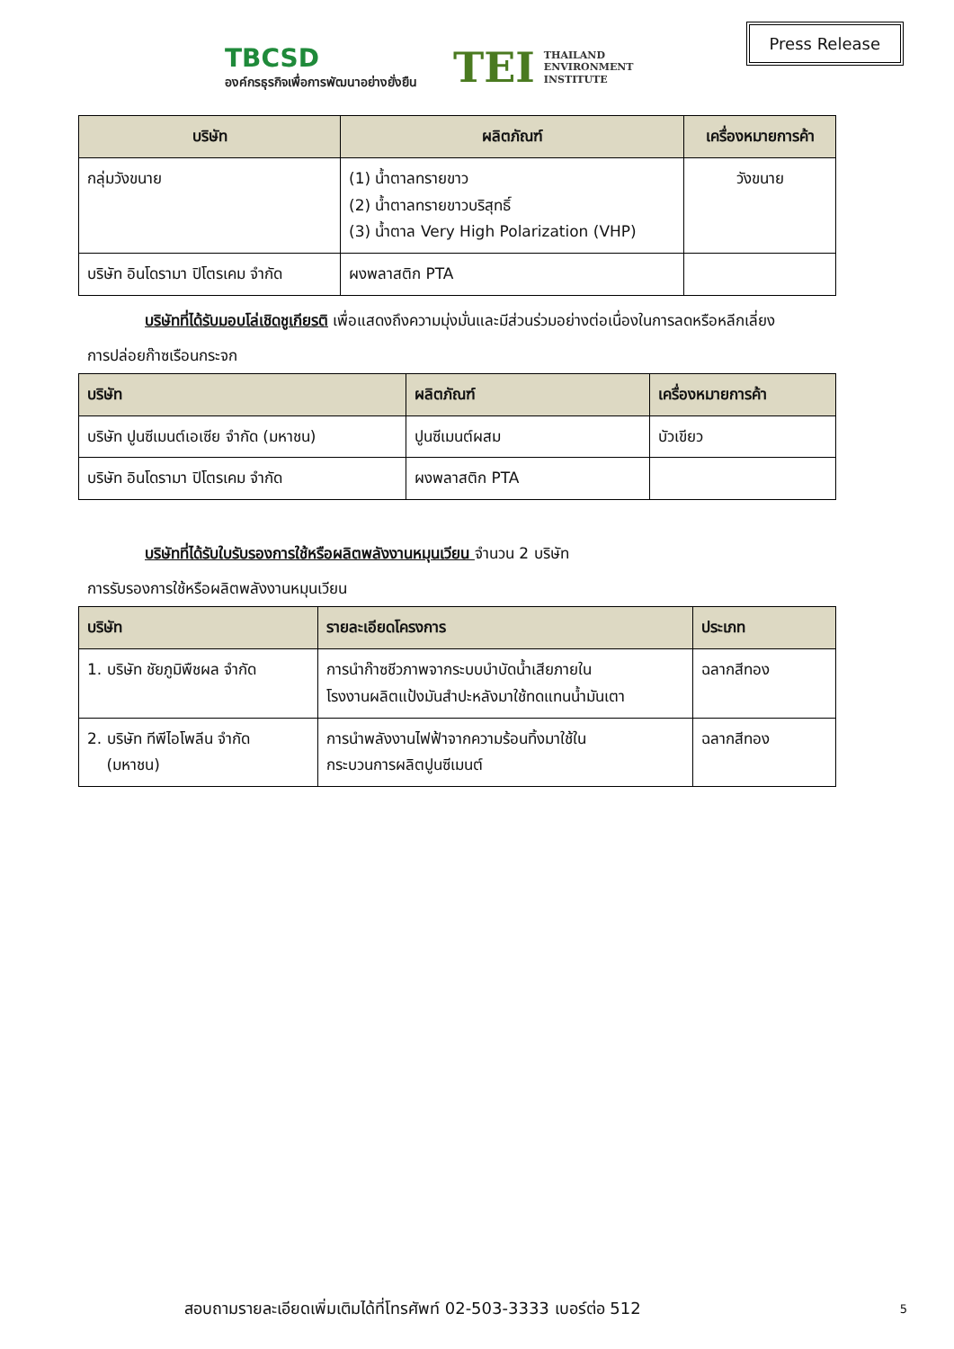TBCSD
องค์กรธุรกิจเพื่อการพัฒนาอย่างยั่งยืน
TEI THAILAND
ENVIRONMENT
INSTITUTE
Press Release
| บริษัท | ผลิตภัณฑ์ | เครื่องหมายการค้า |
| --- | --- | --- |
| กลุ่มวังขนาย | (1) น้ำตาลทรายขาว (2) น้ำตาลทรายขาวบริสุทธิ์ (3) น้ำตาล Very High Polarization (VHP) | วังขนาย |
| บริษัท อินโดรามา ปิโตรเคม จำกัด | ผงพลาสติก PTA | |
บริษัทที่ได้รับมอบโล่เชิดชูเกียรติ เพื่อแสดงถึงความมุ่งมั่นและมีส่วนร่วมอย่างต่อเนื่องในการลดหรือหลีกเลี่ยง
การปล่อยก๊าซเรือนกระจก
| บริษัท | ผลิตภัณฑ์ | เครื่องหมายการค้า |
| --- | --- | --- |
| บริษัท ปูนซีเมนต์เอเซีย จำกัด (มหาชน) | ปูนซีเมนต์ผสม | บัวเขียว |
| บริษัท อินโดรามา ปิโตรเคม จำกัด | ผงพลาสติก PTA | |
บริษัทที่ได้รับใบรับรองการใช้หรือผลิตพลังงานหมุนเวียน จำนวน 2 บริษัท
การรับรองการใช้หรือผลิตพลังงานหมุนเวียน
| บริษัท | รายละเอียดโครงการ | ประเภท |
| --- | --- | --- |
| 1. บริษัท ชัยภูมิพืชผล จำกัด | การนำก๊าซชีวภาพจากระบบบำบัดน้ำเสียภายใน โรงงานผลิตแป้งมันสำปะหลังมาใช้ทดแทนน้ำมันเตา | ฉลากสีทอง |
| 2. บริษัท ทีพีไอโพลีน จำกัด (มหาชน) | การนำพลังงานไฟฟ้าจากความร้อนทิ้งมาใช้ใน กระบวนการผลิตปูนซีเมนต์ | ฉลากสีทอง |
สอบถามรายละเอียดเพิ่มเติมได้ที่โทรศัพท์ 02-503-3333 เบอร์ต่อ 512
5